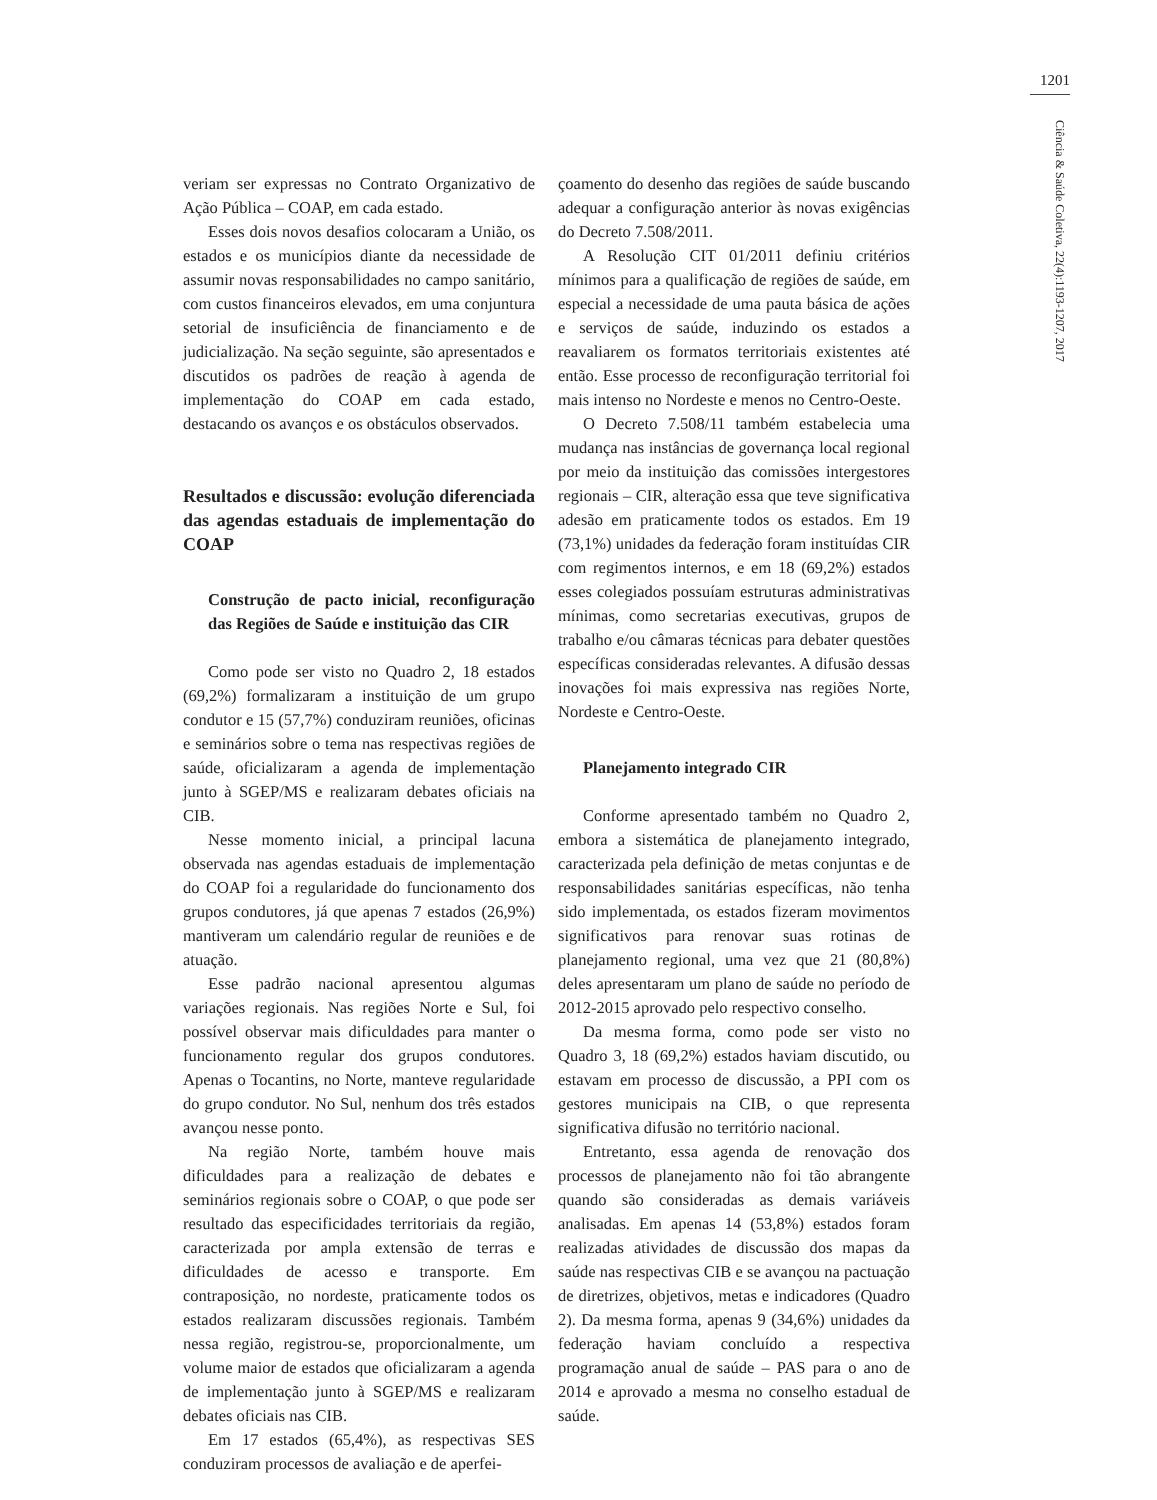1201
Ciência & Saúde Coletiva, 22(4):1193-1207, 2017
veriam ser expressas no Contrato Organizativo de Ação Pública – COAP, em cada estado.
Esses dois novos desafios colocaram a União, os estados e os municípios diante da necessidade de assumir novas responsabilidades no campo sanitário, com custos financeiros elevados, em uma conjuntura setorial de insuficiência de financiamento e de judicialização. Na seção seguinte, são apresentados e discutidos os padrões de reação à agenda de implementação do COAP em cada estado, destacando os avanços e os obstáculos observados.
Resultados e discussão: evolução diferenciada das agendas estaduais de implementação do COAP
Construção de pacto inicial, reconfiguração das Regiões de Saúde e instituição das CIR
Como pode ser visto no Quadro 2, 18 estados (69,2%) formalizaram a instituição de um grupo condutor e 15 (57,7%) conduziram reuniões, oficinas e seminários sobre o tema nas respectivas regiões de saúde, oficializaram a agenda de implementação junto à SGEP/MS e realizaram debates oficiais na CIB.
Nesse momento inicial, a principal lacuna observada nas agendas estaduais de implementação do COAP foi a regularidade do funcionamento dos grupos condutores, já que apenas 7 estados (26,9%) mantiveram um calendário regular de reuniões e de atuação.
Esse padrão nacional apresentou algumas variações regionais. Nas regiões Norte e Sul, foi possível observar mais dificuldades para manter o funcionamento regular dos grupos condutores. Apenas o Tocantins, no Norte, manteve regularidade do grupo condutor. No Sul, nenhum dos três estados avançou nesse ponto.
Na região Norte, também houve mais dificuldades para a realização de debates e seminários regionais sobre o COAP, o que pode ser resultado das especificidades territoriais da região, caracterizada por ampla extensão de terras e dificuldades de acesso e transporte. Em contraposição, no nordeste, praticamente todos os estados realizaram discussões regionais. Também nessa região, registrou-se, proporcionalmente, um volume maior de estados que oficializaram a agenda de implementação junto à SGEP/MS e realizaram debates oficiais nas CIB.
Em 17 estados (65,4%), as respectivas SES conduziram processos de avaliação e de aperfei-
çoamento do desenho das regiões de saúde buscando adequar a configuração anterior às novas exigências do Decreto 7.508/2011.
A Resolução CIT 01/2011 definiu critérios mínimos para a qualificação de regiões de saúde, em especial a necessidade de uma pauta básica de ações e serviços de saúde, induzindo os estados a reavaliarem os formatos territoriais existentes até então. Esse processo de reconfiguração territorial foi mais intenso no Nordeste e menos no Centro-Oeste.
O Decreto 7.508/11 também estabelecia uma mudança nas instâncias de governança local regional por meio da instituição das comissões intergestores regionais – CIR, alteração essa que teve significativa adesão em praticamente todos os estados. Em 19 (73,1%) unidades da federação foram instituídas CIR com regimentos internos, e em 18 (69,2%) estados esses colegiados possuíam estruturas administrativas mínimas, como secretarias executivas, grupos de trabalho e/ou câmaras técnicas para debater questões específicas consideradas relevantes. A difusão dessas inovações foi mais expressiva nas regiões Norte, Nordeste e Centro-Oeste.
Planejamento integrado CIR
Conforme apresentado também no Quadro 2, embora a sistemática de planejamento integrado, caracterizada pela definição de metas conjuntas e de responsabilidades sanitárias específicas, não tenha sido implementada, os estados fizeram movimentos significativos para renovar suas rotinas de planejamento regional, uma vez que 21 (80,8%) deles apresentaram um plano de saúde no período de 2012-2015 aprovado pelo respectivo conselho.
Da mesma forma, como pode ser visto no Quadro 3, 18 (69,2%) estados haviam discutido, ou estavam em processo de discussão, a PPI com os gestores municipais na CIB, o que representa significativa difusão no território nacional.
Entretanto, essa agenda de renovação dos processos de planejamento não foi tão abrangente quando são consideradas as demais variáveis analisadas. Em apenas 14 (53,8%) estados foram realizadas atividades de discussão dos mapas da saúde nas respectivas CIB e se avançou na pactuação de diretrizes, objetivos, metas e indicadores (Quadro 2). Da mesma forma, apenas 9 (34,6%) unidades da federação haviam concluído a respectiva programação anual de saúde – PAS para o ano de 2014 e aprovado a mesma no conselho estadual de saúde.